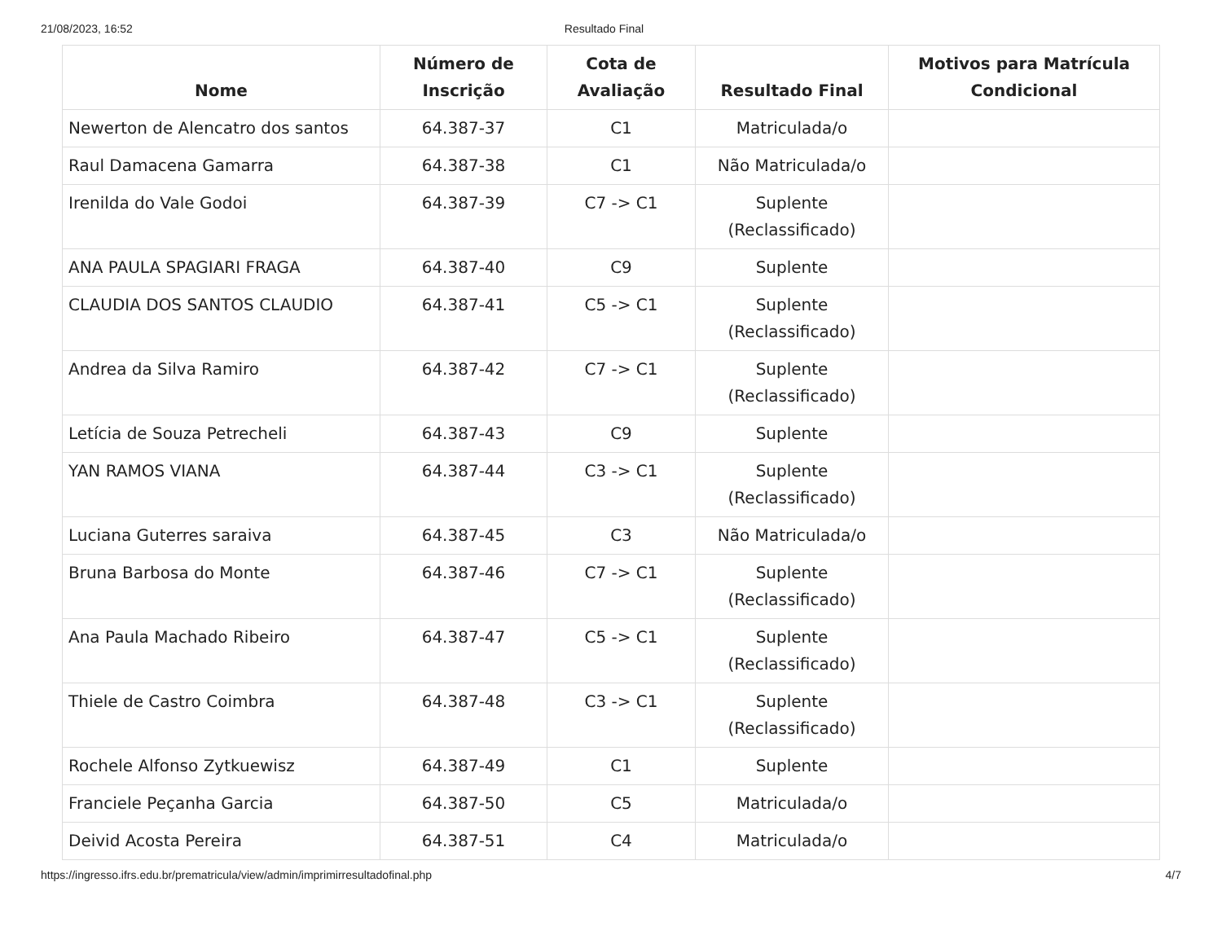21/08/2023, 16:52 Resultado Final
| Nome | Número de Inscrição | Cota de Avaliação | Resultado Final | Motivos para Matrícula Condicional |
| --- | --- | --- | --- | --- |
| Newerton de Alencatro dos santos | 64.387-37 | C1 | Matriculada/o | |
| Raul Damacena Gamarra | 64.387-38 | C1 | Não Matriculada/o | |
| Irenilda do Vale Godoi | 64.387-39 | C7 -> C1 | Suplente (Reclassificado) | |
| ANA PAULA SPAGIARI FRAGA | 64.387-40 | C9 | Suplente | |
| CLAUDIA DOS SANTOS CLAUDIO | 64.387-41 | C5 -> C1 | Suplente (Reclassificado) | |
| Andrea da Silva Ramiro | 64.387-42 | C7 -> C1 | Suplente (Reclassificado) | |
| Letícia de Souza Petrecheli | 64.387-43 | C9 | Suplente | |
| YAN RAMOS VIANA | 64.387-44 | C3 -> C1 | Suplente (Reclassificado) | |
| Luciana Guterres saraiva | 64.387-45 | C3 | Não Matriculada/o | |
| Bruna Barbosa do Monte | 64.387-46 | C7 -> C1 | Suplente (Reclassificado) | |
| Ana Paula Machado Ribeiro | 64.387-47 | C5 -> C1 | Suplente (Reclassificado) | |
| Thiele de Castro Coimbra | 64.387-48 | C3 -> C1 | Suplente (Reclassificado) | |
| Rochele Alfonso Zytkuewisz | 64.387-49 | C1 | Suplente | |
| Franciele Peçanha Garcia | 64.387-50 | C5 | Matriculada/o | |
| Deivid Acosta Pereira | 64.387-51 | C4 | Matriculada/o | |
https://ingresso.ifrs.edu.br/prematricula/view/admin/imprimirresultadofinal.php 4/7